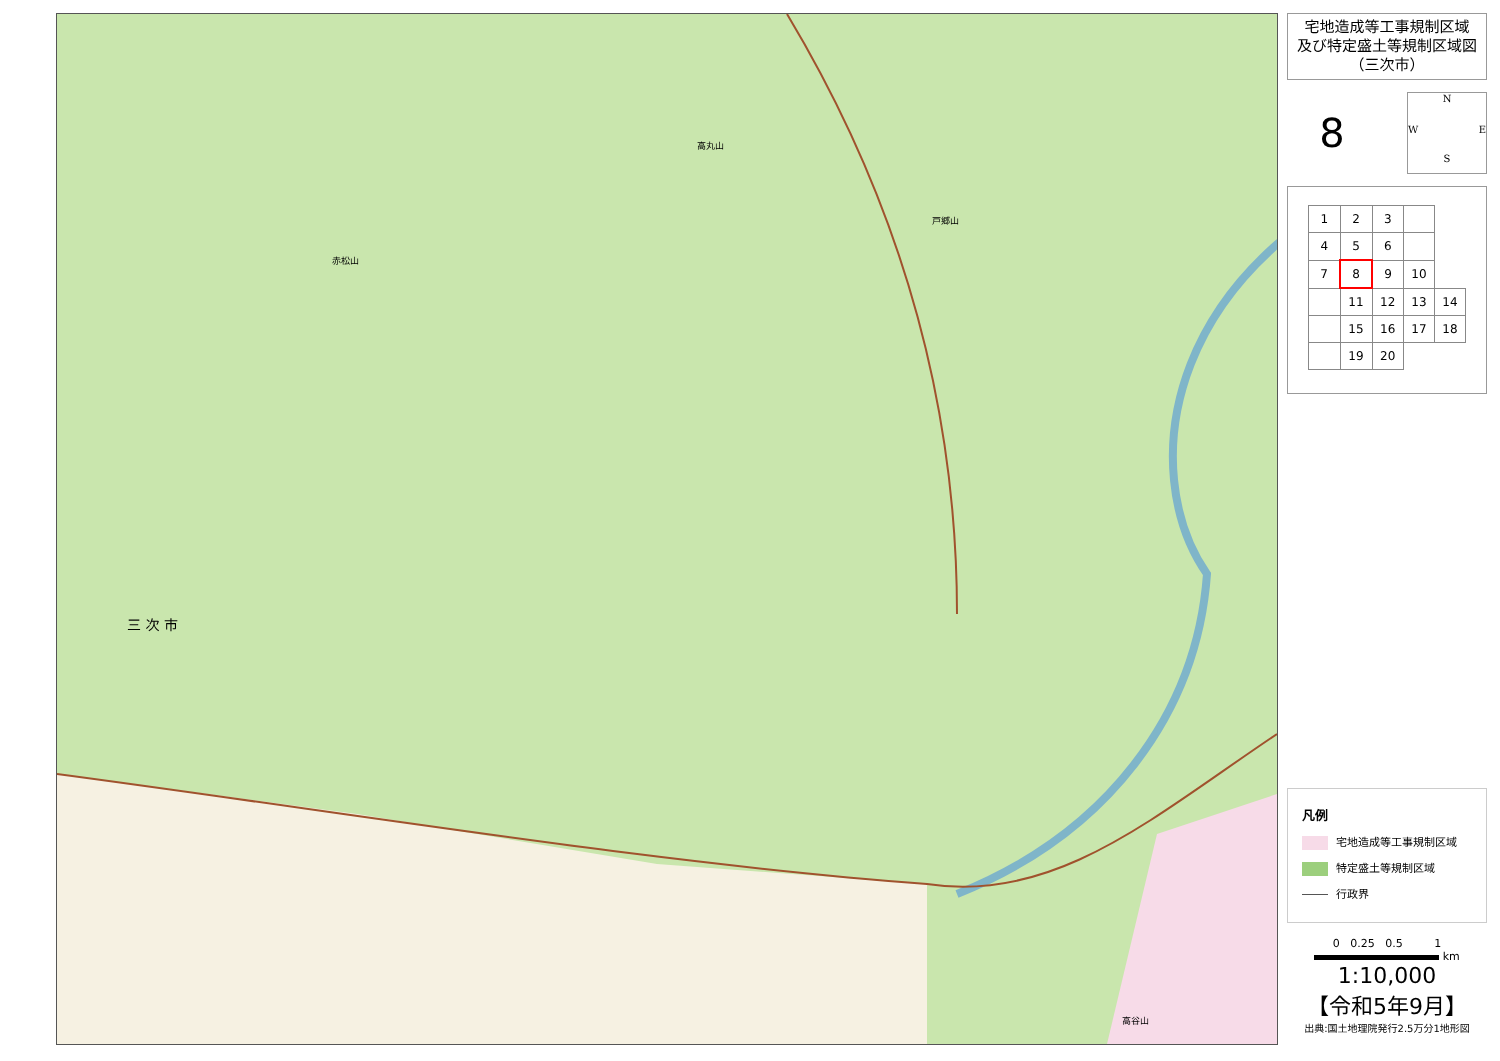三 次 市
高丸山
赤松山
戸郷山
高谷山
宅地造成等工事規制区域
及び特定盛土等規制区域図
（三次市）
8
N
W E
S
| 1 | 2 | 3 | | |
| 4 | 5 | 6 | | |
| 7 | 8 | 9 | 10 | |
| | 11 | 12 | 13 | 14 |
| | 15 | 16 | 17 | 18 |
| | 19 | 20 | | |
凡例
宅地造成等工事規制区域
特定盛土等規制区域
行政界
0 0.25 0.5 1
km
1:10,000
【令和5年9月】
出典:国土地理院発行2.5万分1地形図